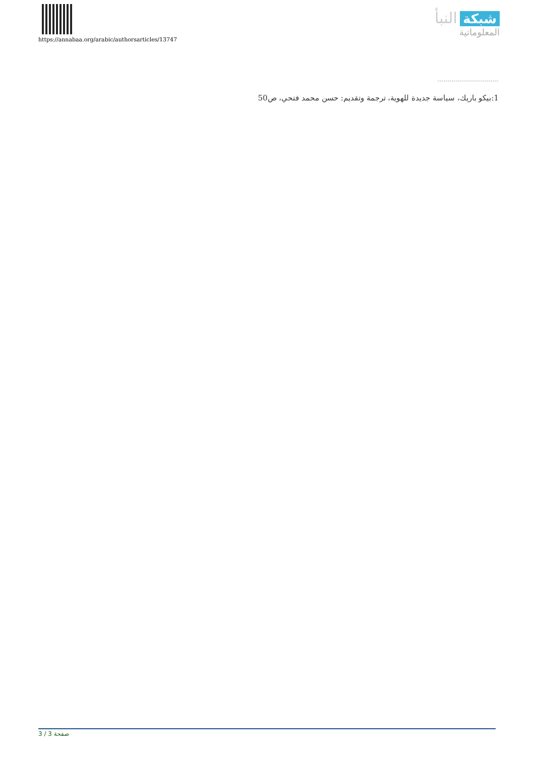https://annabaa.org/arabic/authorsarticles/13747
النبأ شبكة
المعلوماتية
------------------------------
1:بيكو باريك، سياسة جديدة للهوية، ترجمة وتقديم: حسن محمد فتحي، ص50
صفحة 3 / 3